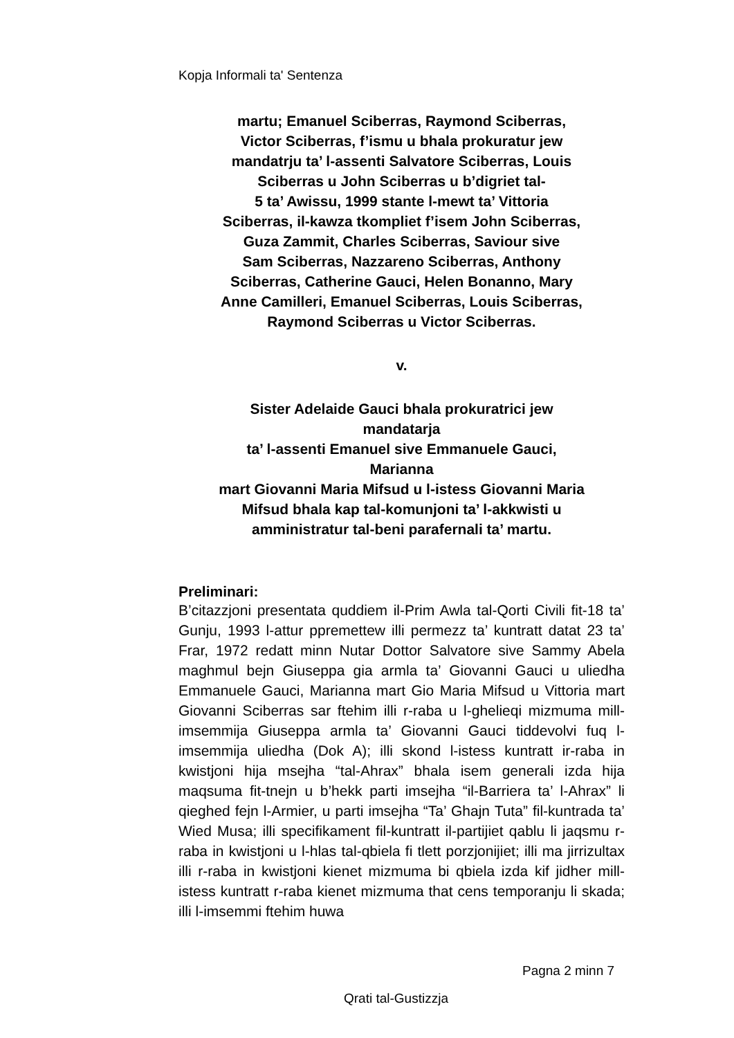Kopja Informali ta' Sentenza
martu; Emanuel Sciberras, Raymond Sciberras,
Victor Sciberras, f’ismu u bhala prokuratur jew
mandatrju ta’ l-assenti Salvatore Sciberras, Louis
Sciberras u John Sciberras u b’digriet tal-
5 ta’ Awissu, 1999 stante l-mewt ta’ Vittoria
Sciberras, il-kawza tkompliet f’isem John Sciberras,
Guza Zammit, Charles Sciberras, Saviour sive
Sam Sciberras, Nazzareno Sciberras, Anthony
Sciberras, Catherine Gauci, Helen Bonanno, Mary
Anne Camilleri, Emanuel Sciberras, Louis Sciberras,
Raymond Sciberras u Victor Sciberras.
v.
Sister Adelaide Gauci bhala prokuratrici jew
mandatarja
ta’ l-assenti Emanuel sive Emmanuele Gauci,
Marianna
mart Giovanni Maria Mifsud u l-istess Giovanni Maria
Mifsud bhala kap tal-komunjoni ta’ l-akkwisti u
amministratur tal-beni parafernali ta’ martu.
Preliminari:
B’citazzjoni presentata quddiem il-Prim Awla tal-Qorti Civili fit-18 ta’ Gunju, 1993 l-attur ppremettew illi permezz ta’ kuntratt datat 23 ta’ Frar, 1972 redatt minn Nutar Dottor Salvatore sive Sammy Abela maghmul bejn Giuseppa gia armla ta’ Giovanni Gauci u uliedha Emmanuele Gauci, Marianna mart Gio Maria Mifsud u Vittoria mart Giovanni Sciberras sar ftehim illi r-raba u l-ghelieqi mizmuma mill-imsemmija Giuseppa armla ta’ Giovanni Gauci tiddevolvi fuq l-imsemmija uliedha (Dok A); illi skond l-istess kuntratt ir-raba in kwistjoni hija msejha “tal-Ahrax” bhala isem generali izda hija maqsuma fit-tnejn u b’hekk parti imsejha “il-Barriera ta’ l-Ahrax” li qieghed fejn l-Armier, u parti imsejha “Ta’ Ghajn Tuta” fil-kuntrada ta’ Wied Musa; illi specifikament fil-kuntratt il-partijiet qablu li jaqsmu r-raba in kwistjoni u l-hlas tal-qbiela fi tlett porzjonijiet; illi ma jirrizultax illi r-raba in kwistjoni kienet mizmuma bi qbiela izda kif jidher mill-istess kuntratt r-raba kienet mizmuma that cens temporanju li skada; illi l-imsemmi ftehim huwa
Pagna 2 minn 7
Qrati tal-Gustizzja